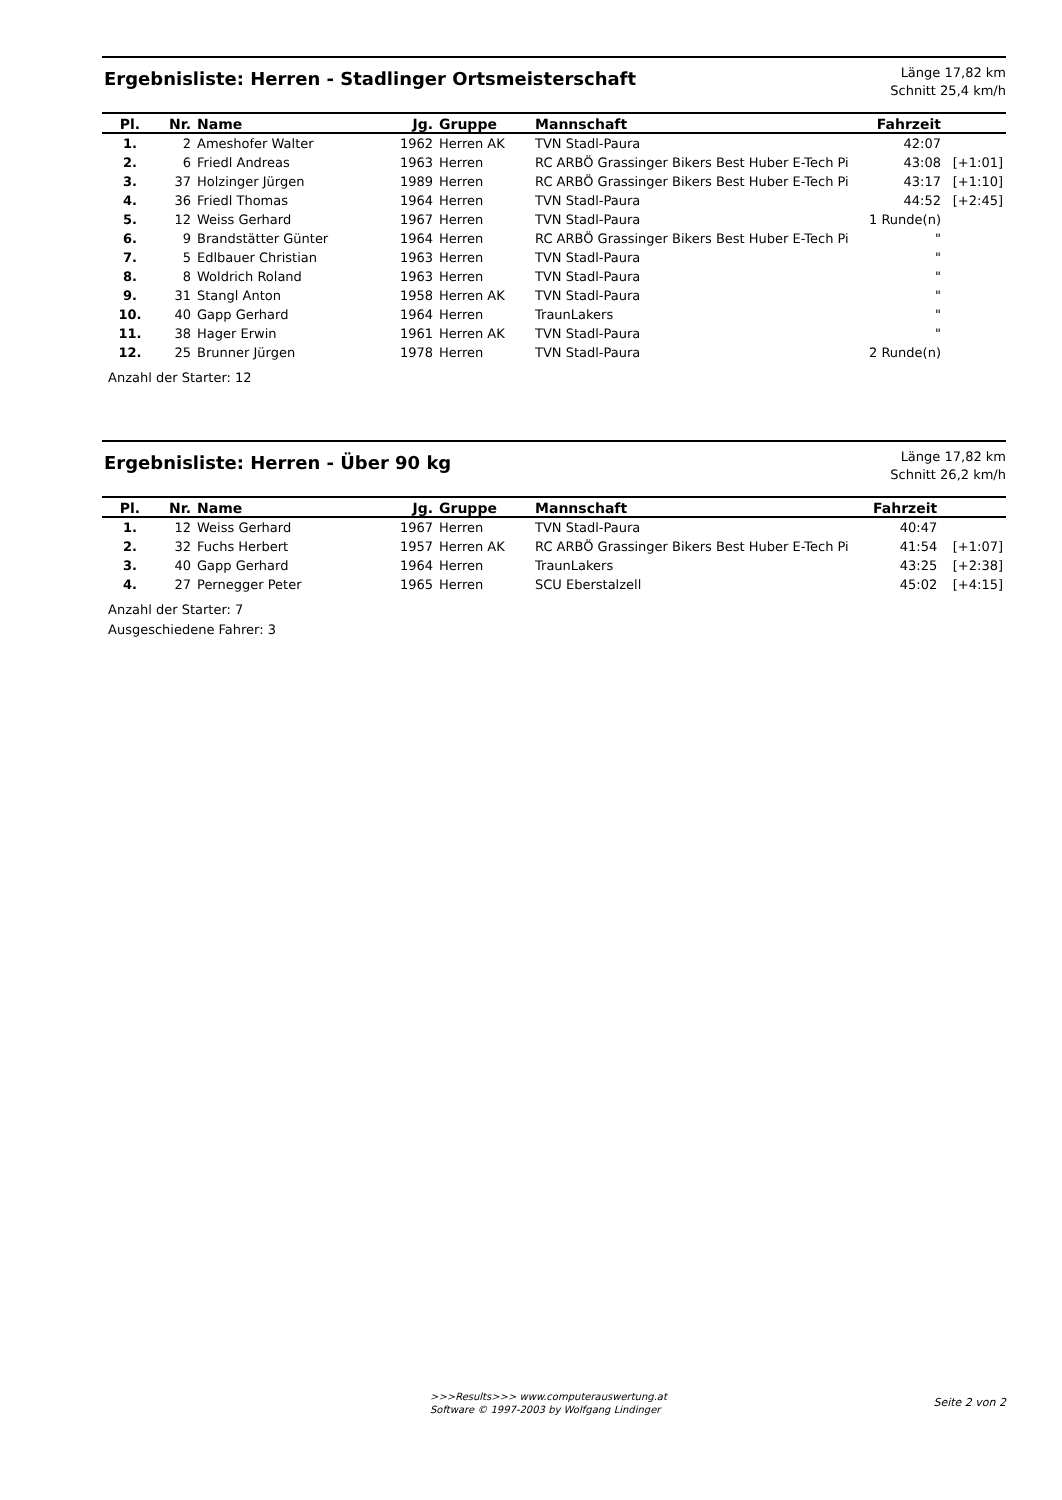Ergebnisliste: Herren - Stadlinger Ortsmeisterschaft
Länge 17,82 km
Schnitt 25,4 km/h
| Pl. | Nr. | Name | Jg. | Gruppe | Mannschaft | Fahrzeit | |
| --- | --- | --- | --- | --- | --- | --- | --- |
| 1. | 2 | Ameshofer Walter | 1962 | Herren AK | TVN Stadl-Paura | 42:07 | |
| 2. | 6 | Friedl Andreas | 1963 | Herren | RC ARBÖ Grassinger Bikers Best Huber E-Tech Pi | 43:08 | [+1:01] |
| 3. | 37 | Holzinger Jürgen | 1989 | Herren | RC ARBÖ Grassinger Bikers Best Huber E-Tech Pi | 43:17 | [+1:10] |
| 4. | 36 | Friedl Thomas | 1964 | Herren | TVN Stadl-Paura | 44:52 | [+2:45] |
| 5. | 12 | Weiss Gerhard | 1967 | Herren | TVN Stadl-Paura | 1 Runde(n) | |
| 6. | 9 | Brandstätter Günter | 1964 | Herren | RC ARBÖ Grassinger Bikers Best Huber E-Tech Pi | " | |
| 7. | 5 | Edlbauer Christian | 1963 | Herren | TVN Stadl-Paura | " | |
| 8. | 8 | Woldrich Roland | 1963 | Herren | TVN Stadl-Paura | " | |
| 9. | 31 | Stangl Anton | 1958 | Herren AK | TVN Stadl-Paura | " | |
| 10. | 40 | Gapp Gerhard | 1964 | Herren | TraunLakers | " | |
| 11. | 38 | Hager Erwin | 1961 | Herren AK | TVN Stadl-Paura | " | |
| 12. | 25 | Brunner Jürgen | 1978 | Herren | TVN Stadl-Paura | 2 Runde(n) | |
Anzahl der Starter: 12
Ergebnisliste: Herren - Über 90 kg
Länge 17,82 km
Schnitt 26,2 km/h
| Pl. | Nr. | Name | Jg. | Gruppe | Mannschaft | Fahrzeit | |
| --- | --- | --- | --- | --- | --- | --- | --- |
| 1. | 12 | Weiss Gerhard | 1967 | Herren | TVN Stadl-Paura | 40:47 | |
| 2. | 32 | Fuchs Herbert | 1957 | Herren AK | RC ARBÖ Grassinger Bikers Best Huber E-Tech Pi | 41:54 | [+1:07] |
| 3. | 40 | Gapp Gerhard | 1964 | Herren | TraunLakers | 43:25 | [+2:38] |
| 4. | 27 | Pernegger Peter | 1965 | Herren | SCU Eberstalzell | 45:02 | [+4:15] |
Anzahl der Starter: 7
Ausgeschiedene Fahrer: 3
>>>Results>>> www.computerauswertung.at
Software © 1997-2003 by Wolfgang Lindinger
Seite 2 von 2